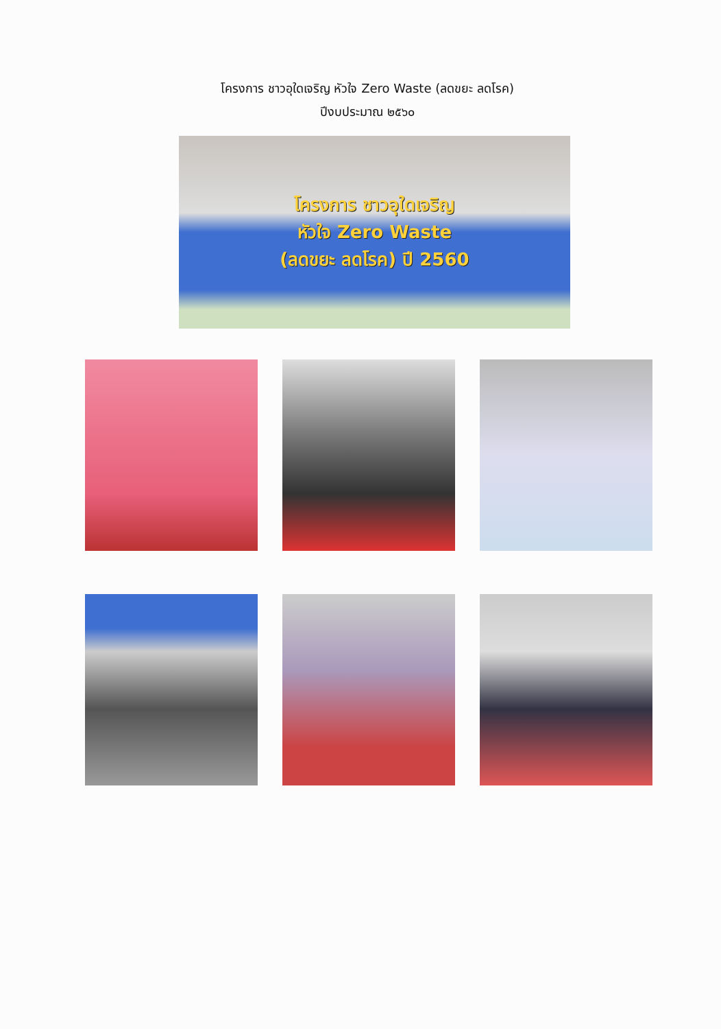โครงการ ชาวอุใดเจริญ หัวใจ Zero Waste (ลดขยะ ลดโรค)
ปีงบประมาณ ๒๕๖๐
โครงการ ชาวอุใดเจริญ
หัวใจ Zero Waste
(ลดขยะ ลดโรค) ปี 2560